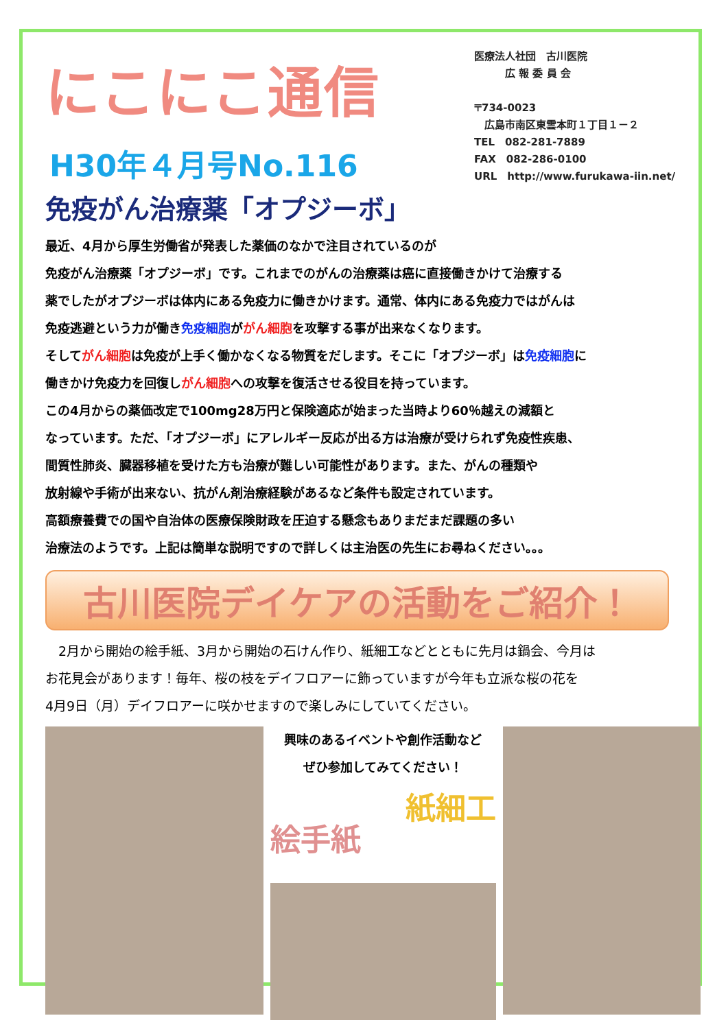にこにこ通信
H30年４月号No.116
医療法人社団　古川医院
　　　広 報 委 員 会
〒734-0023
　広島市南区東雲本町１丁目１－２
TEL　082-281-7889
FAX　082-286-0100
URL　http://www.furukawa-iin.net/
免疫がん治療薬「オプジーボ」
最近、4月から厚生労働省が発表した薬価のなかで注目されているのが
免疫がん治療薬「オプジーボ」です。これまでのがんの治療薬は癌に直接働きかけて治療する
薬でしたがオプジーボは体内にある免疫力に働きかけます。通常、体内にある免疫力ではがんは
免疫逃避という力が働き免疫細胞ががん細胞を攻撃する事が出来なくなります。
そしてがん細胞は免疫が上手く働かなくなる物質をだします。そこに「オプジーボ」は免疫細胞に
働きかけ免疫力を回復しがん細胞への攻撃を復活させる役目を持っています。
この4月からの薬価改定で100mg28万円と保険適応が始まった当時より60％越えの減額と
なっています。ただ、「オプジーボ」にアレルギー反応が出る方は治療が受けられず免疫性疾患、
間質性肺炎、臓器移植を受けた方も治療が難しい可能性があります。また、がんの種類や
放射線や手術が出来ない、抗がん剤治療経験があるなど条件も設定されています。
高額療養費での国や自治体の医療保険財政を圧迫する懸念もありまだまだ課題の多い
治療法のようです。上記は簡単な説明ですので詳しくは主治医の先生にお尋ねください。。。
古川医院デイケアの活動をご紹介！
　2月から開始の絵手紙、3月から開始の石けん作り、紙細工などとともに先月は鍋会、今月は
お花見会があります！毎年、桜の枝をデイフロアーに飾っていますが今年も立派な桜の花を
4月9日（月）デイフロアーに咲かせますので楽しみにしていてください。
興味のあるイベントや創作活動など
ぜひ参加してみてください！
絵手紙
紙細工